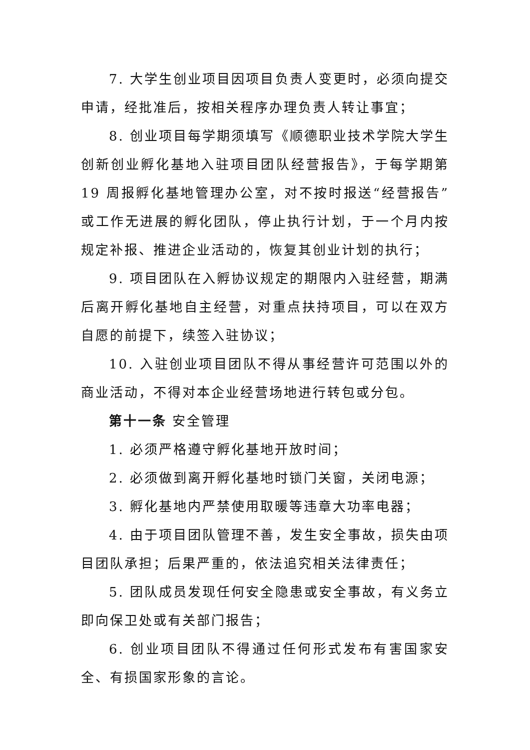7. 大学生创业项目因项目负责人变更时，必须向提交申请，经批准后，按相关程序办理负责人转让事宜；
8. 创业项目每学期须填写《顺德职业技术学院大学生创新创业孵化基地入驻项目团队经营报告》，于每学期第 19 周报孵化基地管理办公室，对不按时报送“经营报告”或工作无进展的孵化团队，停止执行计划，于一个月内按规定补报、推进企业活动的，恢复其创业计划的执行；
9. 项目团队在入孵协议规定的期限内入驻经营，期满后离开孵化基地自主经营，对重点扶持项目，可以在双方自愿的前提下，续签入驻协议；
10. 入驻创业项目团队不得从事经营许可范围以外的商业活动，不得对本企业经营场地进行转包或分包。
第十一条 安全管理
1. 必须严格遵守孵化基地开放时间；
2. 必须做到离开孵化基地时锁门关窗，关闭电源；
3. 孵化基地内严禁使用取暖等违章大功率电器；
4. 由于项目团队管理不善，发生安全事故，损失由项目团队承担；后果严重的，依法追究相关法律责任；
5. 团队成员发现任何安全隐患或安全事故，有义务立即向保卫处或有关部门报告；
6. 创业项目团队不得通过任何形式发布有害国家安全、有损国家形象的言论。